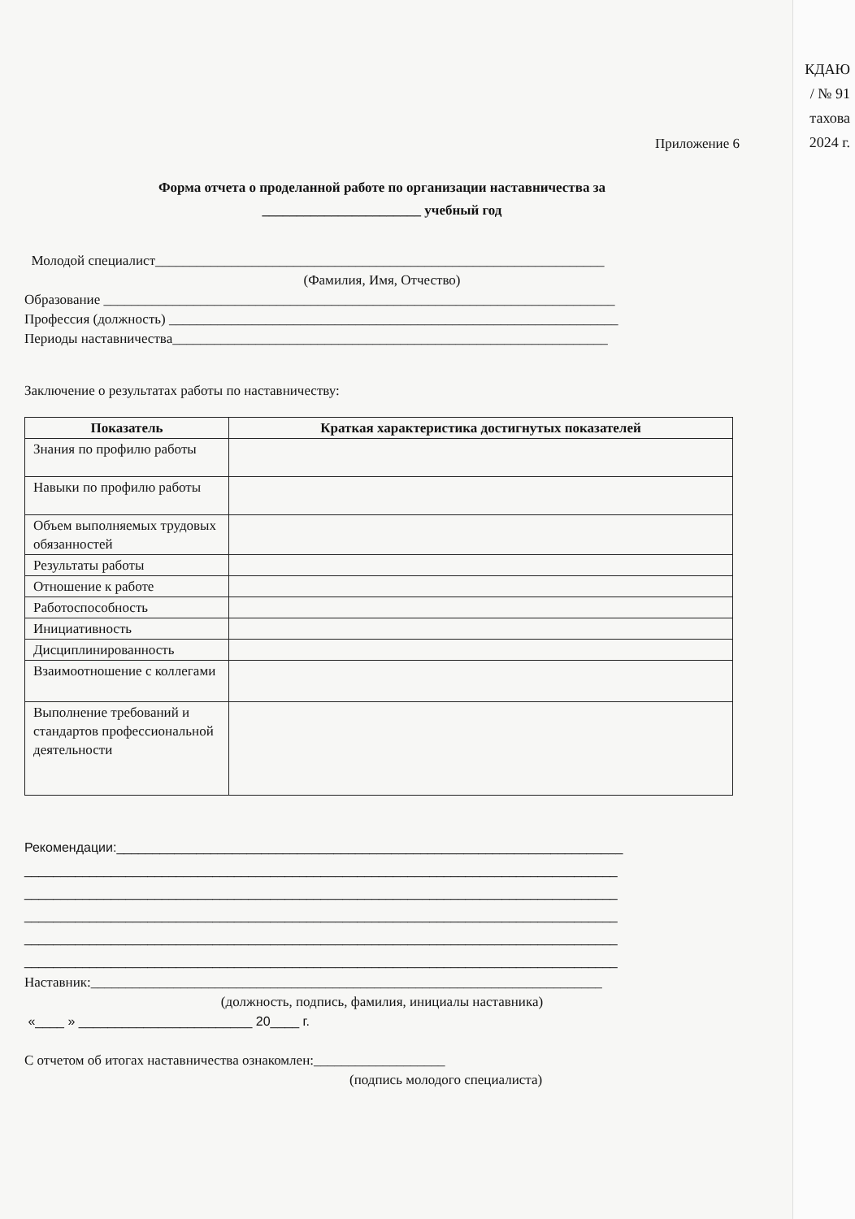КДАЮ
/ № 91
тахова
2024 г.
Приложение 6
Форма отчета о проделанной работе по организации наставничества за
_______________________ учебный год
Молодой специалист_________________________________________________________________
(Фамилия, Имя, Отчество)
Образование __________________________________________________________________________
Профессия (должность) _________________________________________________________________
Периоды наставничества_______________________________________________________________
Заключение о результатах работы по наставничеству:
| Показатель | Краткая характеристика достигнутых показателей |
| --- | --- |
| Знания по профилю работы | |
| Навыки по профилю работы | |
| Объем выполняемых трудовых обязанностей | |
| Результаты работы | |
| Отношение к работе | |
| Работоспособность | |
| Инициативность | |
| Дисциплинированность | |
| Взаимоотношение с коллегами | |
| Выполнение требований и стандартов профессиональной деятельности | |
Рекомендации:______________________________________________________________________
__________________________________________________________________________________
__________________________________________________________________________________
__________________________________________________________________________________
__________________________________________________________________________________
__________________________________________________________________________________
Наставник:__________________________________________________________________________
(должность, подпись, фамилия, инициалы наставника)
«____ » ________________________ 20____ г.
С отчетом об итогах наставничества ознакомлен:___________________
(подпись молодого специалиста)